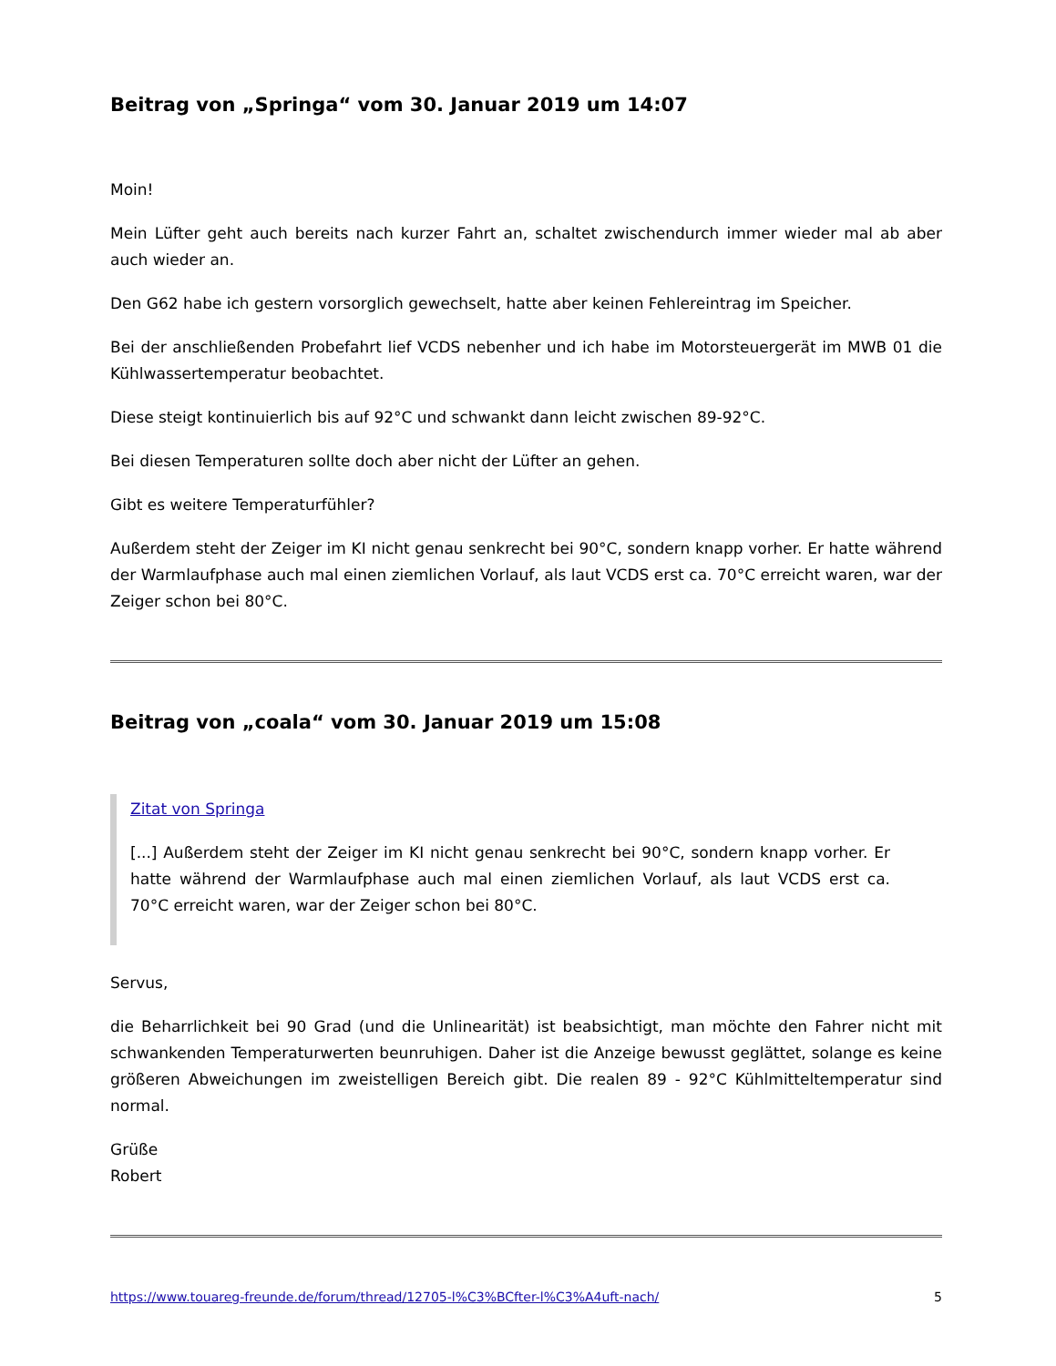Beitrag von „Springa“ vom 30. Januar 2019 um 14:07
Moin!
Mein Lüfter geht auch bereits nach kurzer Fahrt an, schaltet zwischendurch immer wieder mal ab aber auch wieder an.
Den G62 habe ich gestern vorsorglich gewechselt, hatte aber keinen Fehlereintrag im Speicher.
Bei der anschließenden Probefahrt lief VCDS nebenher und ich habe im Motorsteuergerät im MWB 01 die Kühlwassertemperatur beobachtet.
Diese steigt kontinuierlich bis auf 92°C und schwankt dann leicht zwischen 89-92°C.
Bei diesen Temperaturen sollte doch aber nicht der Lüfter an gehen.
Gibt es weitere Temperaturfühler?
Außerdem steht der Zeiger im KI nicht genau senkrecht bei 90°C, sondern knapp vorher. Er hatte während der Warmlaufphase auch mal einen ziemlichen Vorlauf, als laut VCDS erst ca. 70°C erreicht waren, war der Zeiger schon bei 80°C.
Beitrag von „coala“ vom 30. Januar 2019 um 15:08
Zitat von Springa
[...] Außerdem steht der Zeiger im KI nicht genau senkrecht bei 90°C, sondern knapp vorher. Er hatte während der Warmlaufphase auch mal einen ziemlichen Vorlauf, als laut VCDS erst ca. 70°C erreicht waren, war der Zeiger schon bei 80°C.
Servus,
die Beharrlichkeit bei 90 Grad (und die Unlinearität) ist beabsichtigt, man möchte den Fahrer nicht mit schwankenden Temperaturwerten beunruhigen. Daher ist die Anzeige bewusst geglättet, solange es keine größeren Abweichungen im zweistelligen Bereich gibt. Die realen 89 - 92°C Kühlmitteltemperatur sind normal.
Grüße
Robert
https://www.touareg-freunde.de/forum/thread/12705-l%C3%BCfter-l%C3%A4uft-nach/ 5